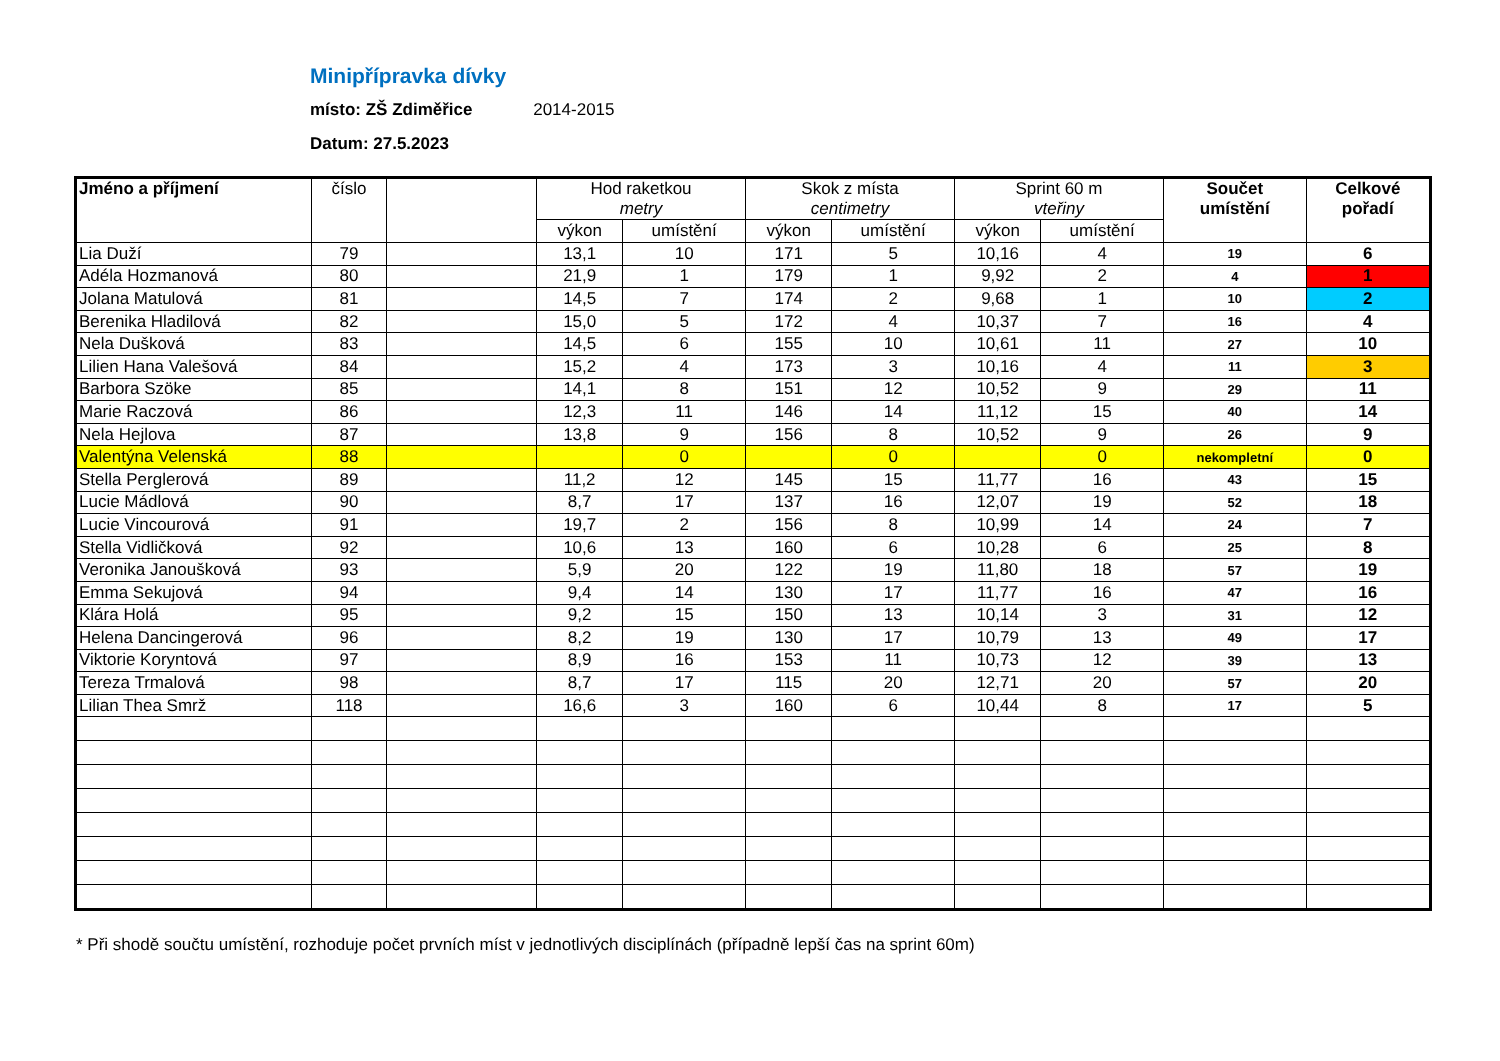Minipřípravka dívky
místo: ZŠ Zdiměřice 2014-2015
Datum: 27.5.2023
| Jméno a příjmení | číslo | | Hod raketkou metry | | Skok z místa centimetry | | Sprint 60 m vteřiny | | Součet umístění | Celkové pořadí |
| --- | --- | --- | --- | --- | --- | --- | --- | --- | --- | --- |
| | | | výkon | umístění | výkon | umístění | výkon | umístění | | |
| Lia Duží | 79 | | 13,1 | 10 | 171 | 5 | 10,16 | 4 | 19 | 6 |
| Adéla Hozmanová | 80 | | 21,9 | 1 | 179 | 1 | 9,92 | 2 | 4 | 1 |
| Jolana Matulová | 81 | | 14,5 | 7 | 174 | 2 | 9,68 | 1 | 10 | 2 |
| Berenika Hladilová | 82 | | 15,0 | 5 | 172 | 4 | 10,37 | 7 | 16 | 4 |
| Nela Dušková | 83 | | 14,5 | 6 | 155 | 10 | 10,61 | 11 | 27 | 10 |
| Lilien Hana Valešová | 84 | | 15,2 | 4 | 173 | 3 | 10,16 | 4 | 11 | 3 |
| Barbora Szöke | 85 | | 14,1 | 8 | 151 | 12 | 10,52 | 9 | 29 | 11 |
| Marie Raczová | 86 | | 12,3 | 11 | 146 | 14 | 11,12 | 15 | 40 | 14 |
| Nela Hejlova | 87 | | 13,8 | 9 | 156 | 8 | 10,52 | 9 | 26 | 9 |
| Valentýna Velenská | 88 | | | 0 | | 0 | | 0 | nekompletní | 0 |
| Stella Perglerová | 89 | | 11,2 | 12 | 145 | 15 | 11,77 | 16 | 43 | 15 |
| Lucie Mádlová | 90 | | 8,7 | 17 | 137 | 16 | 12,07 | 19 | 52 | 18 |
| Lucie Vincourová | 91 | | 19,7 | 2 | 156 | 8 | 10,99 | 14 | 24 | 7 |
| Stella Vidličková | 92 | | 10,6 | 13 | 160 | 6 | 10,28 | 6 | 25 | 8 |
| Veronika Janoušková | 93 | | 5,9 | 20 | 122 | 19 | 11,80 | 18 | 57 | 19 |
| Emma Sekujová | 94 | | 9,4 | 14 | 130 | 17 | 11,77 | 16 | 47 | 16 |
| Klára Holá | 95 | | 9,2 | 15 | 150 | 13 | 10,14 | 3 | 31 | 12 |
| Helena Dancingerová | 96 | | 8,2 | 19 | 130 | 17 | 10,79 | 13 | 49 | 17 |
| Viktorie Koryntová | 97 | | 8,9 | 16 | 153 | 11 | 10,73 | 12 | 39 | 13 |
| Tereza Trmalová | 98 | | 8,7 | 17 | 115 | 20 | 12,71 | 20 | 57 | 20 |
| Lilian Thea Smrž | 118 | | 16,6 | 3 | 160 | 6 | 10,44 | 8 | 17 | 5 |
* Při shodě součtu umístění, rozhoduje počet prvních míst v jednotlivých disciplínách (případně lepší čas na sprint 60m)